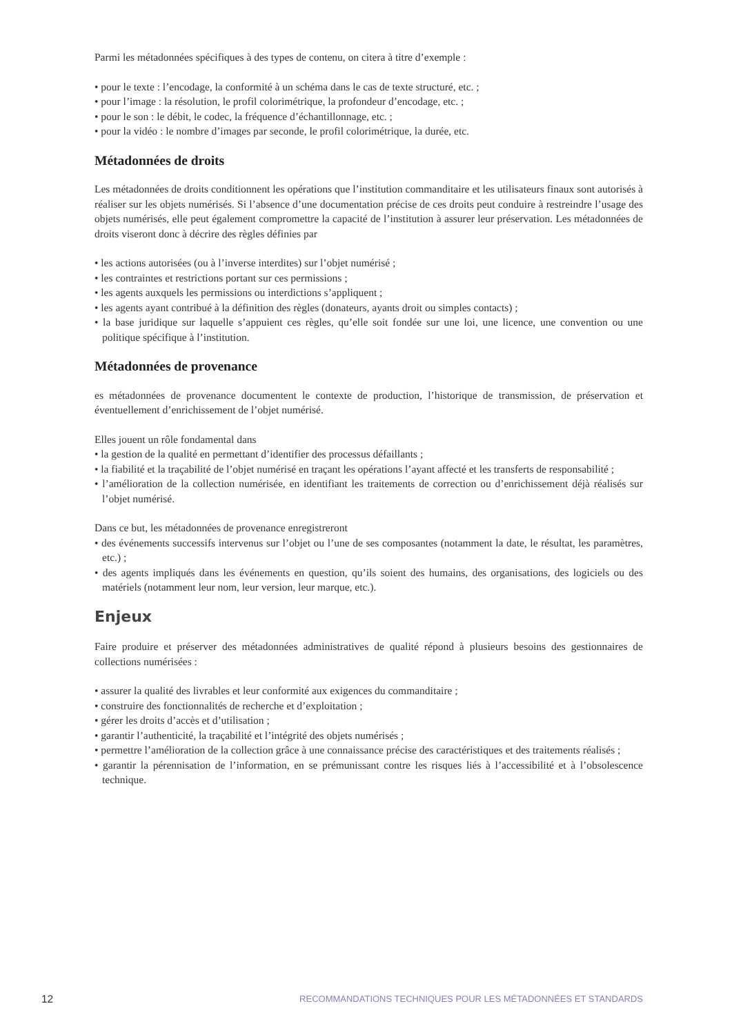Parmi les métadonnées spécifiques à des types de contenu, on citera à titre d’exemple :
• pour le texte : l’encodage, la conformité à un schéma dans le cas de texte structuré, etc. ;
• pour l’image : la résolution, le profil colorimétrique, la profondeur d’encodage, etc. ;
• pour le son : le débit, le codec, la fréquence d’échantillonnage, etc. ;
• pour la vidéo : le nombre d’images par seconde, le profil colorimétrique, la durée, etc.
Métadonnées de droits
Les métadonnées de droits conditionnent les opérations que l’institution commanditaire et les utilisateurs finaux sont autorisés à réaliser sur les objets numérisés. Si l’absence d’une documentation précise de ces droits peut conduire à restreindre l’usage des objets numérisés, elle peut également compromettre la capacité de l’institution à assurer leur préservation. Les métadonnées de droits viseront donc à décrire des règles définies par
• les actions autorisées (ou à l’inverse interdites) sur l’objet numérisé ;
• les contraintes et restrictions portant sur ces permissions ;
• les agents auxquels les permissions ou interdictions s’appliquent ;
• les agents ayant contribué à la définition des règles (donateurs, ayants droit ou simples contacts) ;
• la base juridique sur laquelle s’appuient ces règles, qu’elle soit fondée sur une loi, une licence, une convention ou une politique spécifique à l’institution.
Métadonnées de provenance
es métadonnées de provenance documentent le contexte de production, l’historique de transmission, de préservation et éventuellement d’enrichissement de l’objet numérisé.
Elles jouent un rôle fondamental dans
• la gestion de la qualité en permettant d’identifier des processus défaillants ;
• la fiabilité et la traçabilité de l’objet numérisé en traçant les opérations l’ayant affecté et les transferts de responsabilité ;
• l’amélioration de la collection numérisée, en identifiant les traitements de correction ou d’enrichissement déjà réalisés sur l’objet numérisé.
Dans ce but, les métadonnées de provenance enregistreront
• des événements successifs intervenus sur l’objet ou l’une de ses composantes (notamment la date, le résultat, les paramètres, etc.) ;
• des agents impliqués dans les événements en question, qu’ils soient des humains, des organisations, des logiciels ou des matériels (notamment leur nom, leur version, leur marque, etc.).
Enjeux
Faire produire et préserver des métadonnées administratives de qualité répond à plusieurs besoins des gestionnaires de collections numérisées :
• assurer la qualité des livrables et leur conformité aux exigences du commanditaire ;
• construire des fonctionnalités de recherche et d’exploitation ;
• gérer les droits d’accès et d’utilisation ;
• garantir l’authenticité, la traçabilité et l’intégrité des objets numérisés ;
• permettre l’amélioration de la collection grâce à une connaissance précise des caractéristiques et des traitements réalisés ;
• garantir la pérennisation de l’information, en se prémunissant contre les risques liés à l’accessibilité et à l’obsolescence technique.
12 RECOMMANDATIONS TECHNIQUES POUR LES MÉTADONNÉES ET STANDARDS